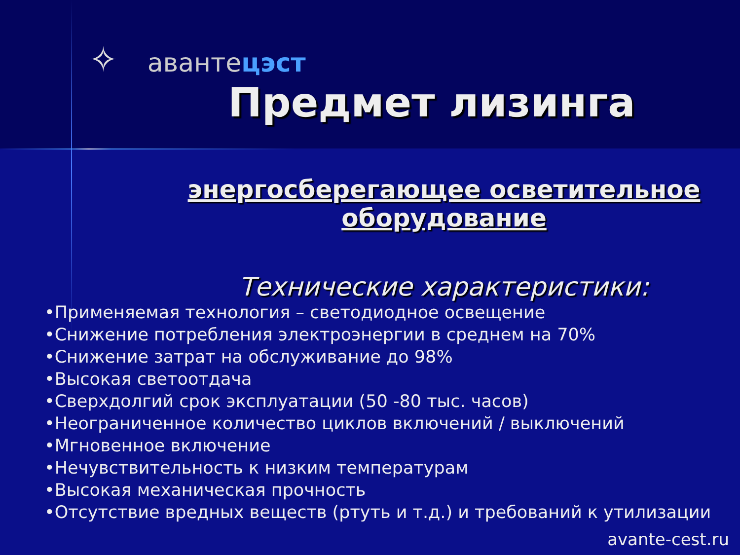✧ авантeцэст
Предмет лизинга
энергосберегающее осветительное
оборудование
Технические характеристики:
•Применяемая технология – светодиодное освещение
•Снижение потребления электроэнергии в среднем на 70%
•Снижение затрат на обслуживание до 98%
•Высокая светоотдача
•Сверхдолгий срок эксплуатации (50 -80 тыс. часов)
•Неограниченное количество циклов включений / выключений
•Мгновенное включение
•Нечувствительность к низким температурам
•Высокая механическая прочность
•Отсутствие вредных веществ (ртуть и т.д.) и требований к утилизации
avante-cest.ru